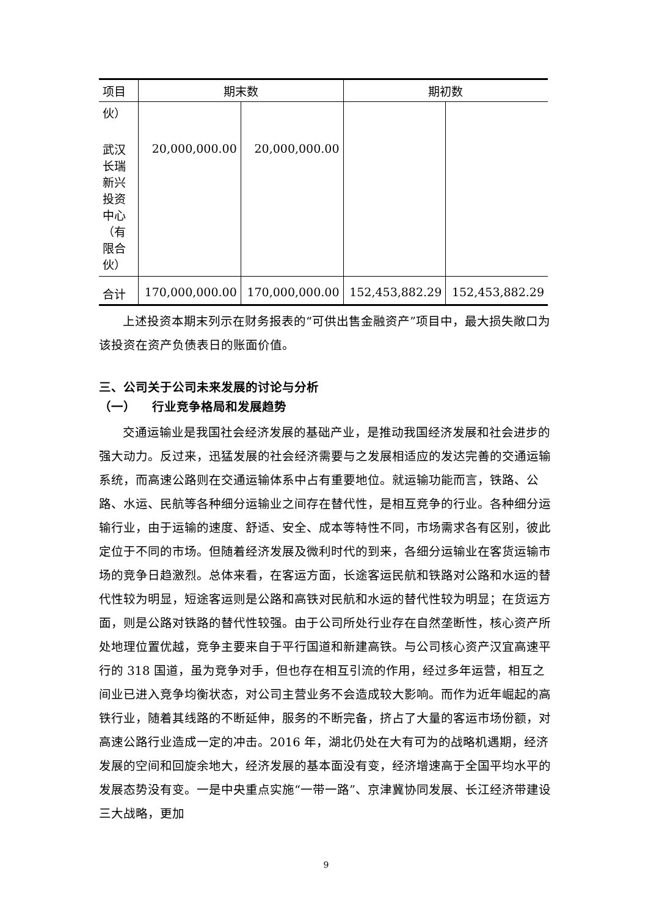| 项目 | 期末数 | | 期初数 | |
| --- | --- | --- | --- | --- |
| 伙） | | | | |
| 武汉长瑞新兴投资中心（有限合伙） | 20,000,000.00 | 20,000,000.00 | | |
| 合计 | 170,000,000.00 | 170,000,000.00 | 152,453,882.29 | 152,453,882.29 |
上述投资本期末列示在财务报表的“可供出售金融资产”项目中，最大损失敞口为该投资在资产负债表日的账面价值。
三、公司关于公司未来发展的讨论与分析
（一） 行业竞争格局和发展趋势
交通运输业是我国社会经济发展的基础产业，是推动我国经济发展和社会进步的强大动力。反过来，迅猛发展的社会经济需要与之发展相适应的发达完善的交通运输系统，而高速公路则在交通运输体系中占有重要地位。就运输功能而言，铁路、公路、水运、民航等各种细分运输业之间存在替代性，是相互竞争的行业。各种细分运输行业，由于运输的速度、舒适、安全、成本等特性不同，市场需求各有区别，彼此定位于不同的市场。但随着经济发展及微利时代的到来，各细分运输业在客货运输市场的竞争日趋激烈。总体来看，在客运方面，长途客运民航和铁路对公路和水运的替代性较为明显，短途客运则是公路和高铁对民航和水运的替代性较为明显；在货运方面，则是公路对铁路的替代性较强。由于公司所处行业存在自然垄断性，核心资产所处地理位置优越，竞争主要来自于平行国道和新建高铁。与公司核心资产汉宜高速平行的 318 国道，虽为竞争对手，但也存在相互引流的作用，经过多年运营，相互之间业已进入竞争均衡状态，对公司主营业务不会造成较大影响。而作为近年崛起的高铁行业，随着其线路的不断延伸，服务的不断完备，挤占了大量的客运市场份额，对高速公路行业造成一定的冲击。2016 年，湖北仍处在大有可为的战略机遇期，经济发展的空间和回旋余地大，经济发展的基本面没有变，经济增速高于全国平均水平的发展态势没有变。一是中央重点实施“一带一路”、京津冀协同发展、长江经济带建设三大战略，更加
9